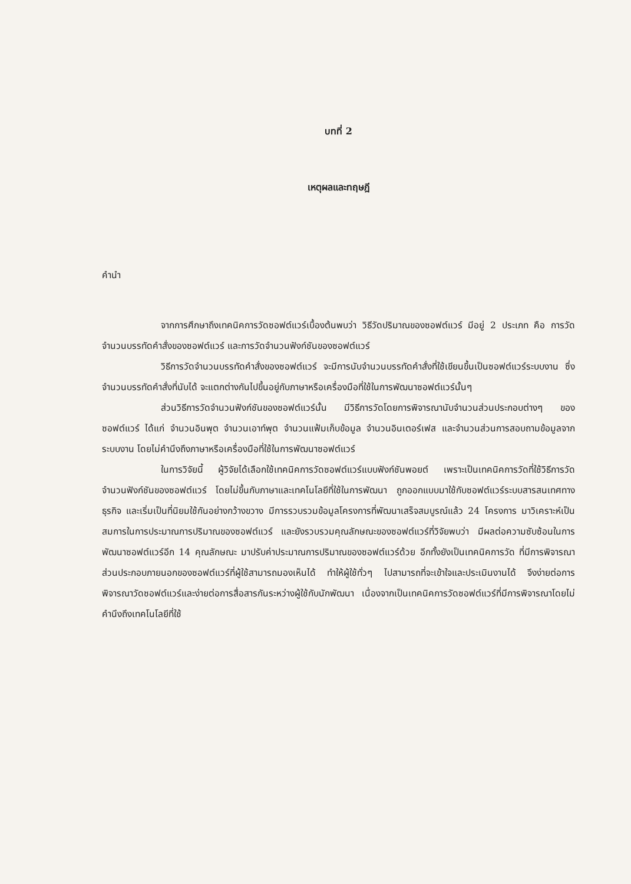บทที่ 2
เหตุผลและทฤษฎี
คำนำ
จากการศึกษาถึงเทคนิคการวัดซอฟต์แวร์เบื้องต้นพบว่า วิธีวัดปริมาณของซอฟต์แวร์ มีอยู่ 2 ประเภท คือ การวัดจำนวนบรรทัดคำสั่งของซอฟต์แวร์ และการวัดจำนวนฟังก์ชันของซอฟต์แวร์
วิธีการวัดจำนวนบรรทัดคำสั่งของซอฟต์แวร์ จะมีการนับจำนวนบรรทัดคำสั่งที่ใช้เขียนขึ้นเป็นซอฟต์แวร์ระบบงาน ซึ่งจำนวนบรรทัดคำสั่งที่นับได้ จะแตกต่างกันไปขึ้นอยู่กับภาษาหรือเครื่องมือที่ใช้ในการพัฒนาซอฟต์แวร์นั้นๆ
ส่วนวิธีการวัดจำนวนฟังก์ชันของซอฟต์แวร์นั้น มีวิธีการวัดโดยการพิจารณานับจำนวนส่วนประกอบต่างๆ ของซอฟต์แวร์ ได้แก่ จำนวนอินพุต จำนวนเอาท์พุต จำนวนแฟ้มเก็บข้อมูล จำนวนอินเตอร์เฟส และจำนวนส่วนการสอบถามข้อมูลจากระบบงาน โดยไม่คำนึงถึงภาษาหรือเครื่องมือที่ใช้ในการพัฒนาซอฟต์แวร์
ในการวิจัยนี้ ผู้วิจัยได้เลือกใช้เทคนิคการวัดซอฟต์แวร์แบบฟังก์ชันพอยต์ เพราะเป็นเทคนิคการวัดที่ใช้วิธีการวัดจำนวนฟังก์ชันของซอฟต์แวร์ โดยไม่ขึ้นกับภาษาและเทคโนโลยีที่ใช้ในการพัฒนา ถูกออกแบบมาใช้กับซอฟต์แวร์ระบบสารสนเทศทางธุรกิจ และเริ่มเป็นที่นิยมใช้กันอย่างกว้างขวาง มีการรวบรวมข้อมูลโครงการที่พัฒนาเสร็จสมบูรณ์แล้ว 24 โครงการ มาวิเคราะห์เป็นสมการในการประมาณการปริมาณของซอฟต์แวร์ และยังรวบรวมคุณลักษณะของซอฟต์แวร์ที่วิจัยพบว่า มีผลต่อความซับซ้อนในการพัฒนาซอฟต์แวร์อีก 14 คุณลักษณะ มาปรับค่าประมาณการปริมาณของซอฟต์แวร์ด้วย อีกทั้งยังเป็นเทคนิคการวัด ที่มีการพิจารณาส่วนประกอบภายนอกของซอฟต์แวร์ที่ผู้ใช้สามารถมองเห็นได้ ทำให้ผู้ใช้ทั่วๆ ไปสามารถที่จะเข้าใจและประเมินงานได้ จึงง่ายต่อการพิจารณาวัดซอฟต์แวร์และง่ายต่อการสื่อสารกันระหว่างผู้ใช้กับนักพัฒนา เนื่องจากเป็นเทคนิคการวัดซอฟต์แวร์ที่มีการพิจารณาโดยไม่คำนึงถึงเทคโนโลยีที่ใช้